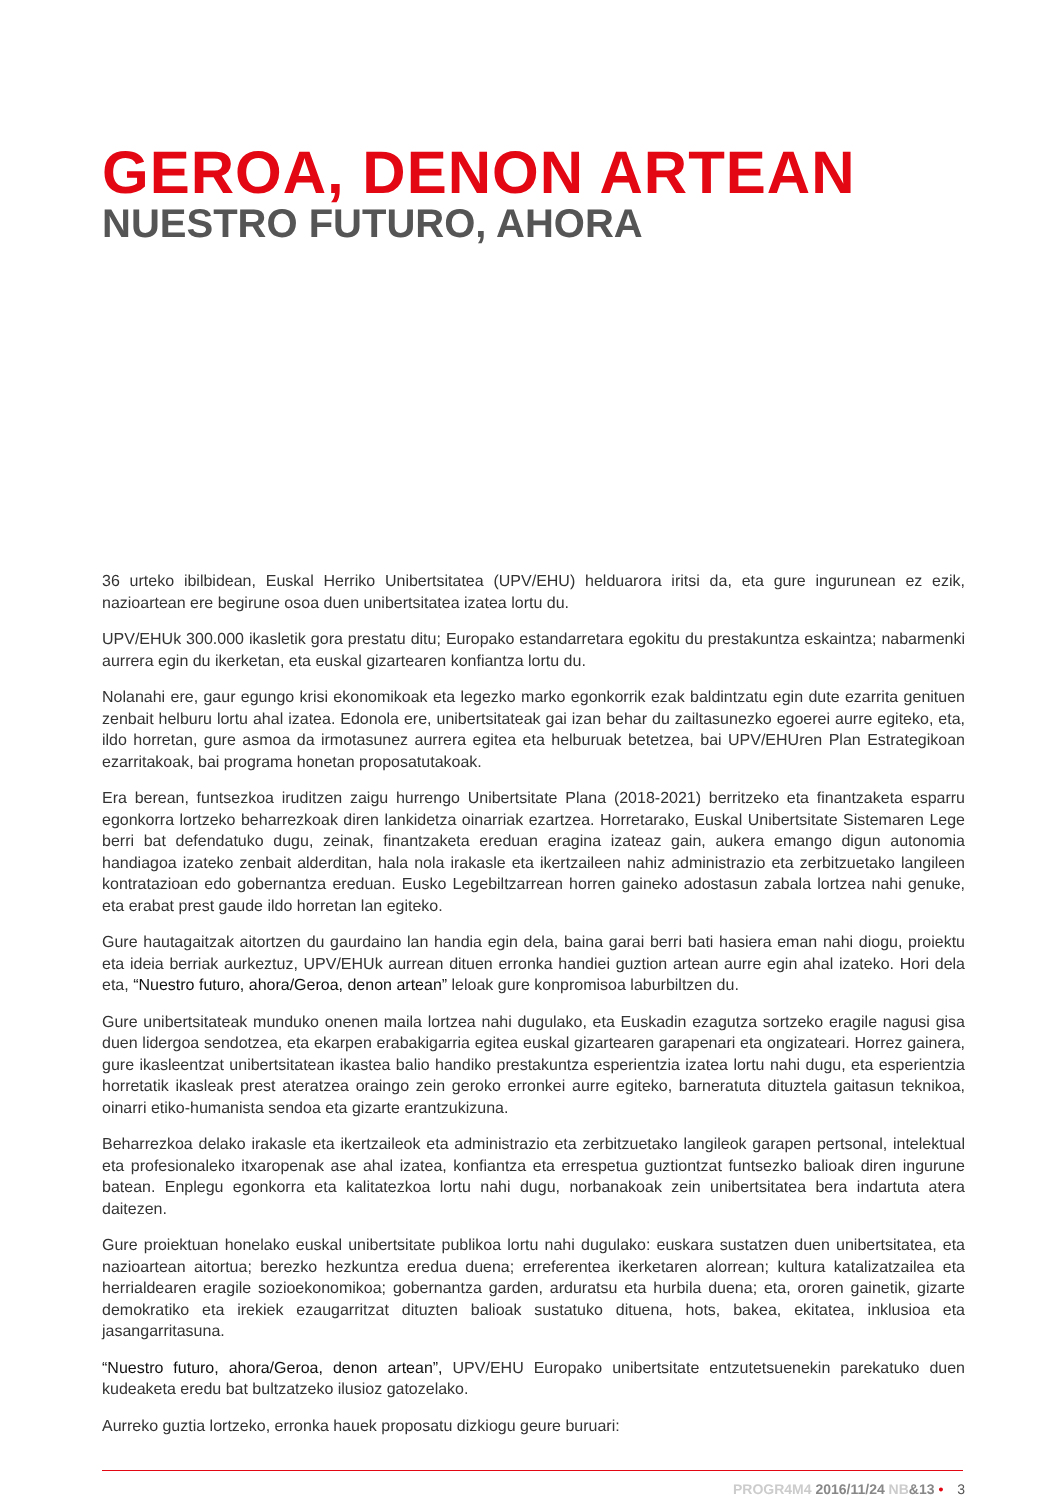GEROA, DENON ARTEAN
NUESTRO FUTURO, AHORA
36 urteko ibilbidean, Euskal Herriko Unibertsitatea (UPV/EHU) helduarora iritsi da, eta gure ingurunean ez ezik, nazioartean ere begirune osoa duen unibertsitatea izatea lortu du.
UPV/EHUk 300.000 ikasletik gora prestatu ditu; Europako estandarretara egokitu du prestakuntza eskaintza; nabarmenki aurrera egin du ikerketan, eta euskal gizartearen konfiantza lortu du.
Nolanahi ere, gaur egungo krisi ekonomikoak eta legezko marko egonkorrik ezak baldintzatu egin dute ezarrita genituen zenbait helburu lortu ahal izatea. Edonola ere, unibertsitateak gai izan behar du zailtasunezko egoerei aurre egiteko, eta, ildo horretan, gure asmoa da irmotasunez aurrera egitea eta helburuak betetzea, bai UPV/EHUren Plan Estrategikoan ezarritakoak, bai programa honetan proposatutakoak.
Era berean, funtsezkoa iruditzen zaigu hurrengo Unibertsitate Plana (2018-2021) berritzeko eta finantzaketa esparru egonkorra lortzeko beharrezkoak diren lankidetza oinarriak ezartzea. Horretarako, Euskal Unibertsitate Sistemaren Lege berri bat defendatuko dugu, zeinak, finantzaketa ereduan eragina izateaz gain, aukera emango digun autonomia handiagoa izateko zenbait alderditan, hala nola irakasle eta ikertzaileen nahiz administrazio eta zerbitzuetako langileen kontratazioan edo gobernantza ereduan. Eusko Legebiltzarrean horren gaineko adostasun zabala lortzea nahi genuke, eta erabat prest gaude ildo horretan lan egiteko.
Gure hautagaitzak aitortzen du gaurdaino lan handia egin dela, baina garai berri bati hasiera eman nahi diogu, proiektu eta ideia berriak aurkeztuz, UPV/EHUk aurrean dituen erronka handiei guztion artean aurre egin ahal izateko. Hori dela eta, “Nuestro futuro, ahora/Geroa, denon artean” leloak gure konpromisoa laburbiltzen du.
Gure unibertsitateak munduko onenen maila lortzea nahi dugulako, eta Euskadin ezagutza sortzeko eragile nagusi gisa duen lidergoa sendotzea, eta ekarpen erabakigarria egitea euskal gizartearen garapenari eta ongizateari. Horrez gainera, gure ikasleentzat unibertsitatean ikastea balio handiko prestakuntza esperientzia izatea lortu nahi dugu, eta esperientzia horretatik ikasleak prest ateratzea oraingo zein geroko erronkei aurre egiteko, barneratuta dituztela gaitasun teknikoa, oinarri etiko-humanista sendoa eta gizarte erantzukizuna.
Beharrezkoa delako irakasle eta ikertzaileok eta administrazio eta zerbitzuetako langileok garapen pertsonal, intelektual eta profesionaleko itxaropenak ase ahal izatea, konfiantza eta errespetua guztiontzat funtsezko balioak diren ingurune batean. Enplegu egonkorra eta kalitatezkoa lortu nahi dugu, norbanakoak zein unibertsitatea bera indartuta atera daitezen.
Gure proiektuan honelako euskal unibertsitate publikoa lortu nahi dugulako: euskara sustatzen duen unibertsitatea, eta nazioartean aitortua; berezko hezkuntza eredua duena; erreferentea ikerketaren alorrean; kultura katalizatzailea eta herrialdearen eragile sozioekonomikoa; gobernantza garden, arduratsu eta hurbila duena; eta, ororen gainetik, gizarte demokratiko eta irekiek ezaugarritzat dituzten balioak sustatuko dituena, hots, bakea, ekitatea, inklusioa eta jasangarritasuna.
“Nuestro futuro, ahora/Geroa, denon artean”, UPV/EHU Europako unibertsitate entzutetsuenekin parekatuko duen kudeaketa eredu bat bultzatzeko ilusioz gatozelako.
Aurreko guztia lortzeko, erronka hauek proposatu dizkiogu geure buruari:
PROGR4M4 2016/11/24 NB&13 • 3